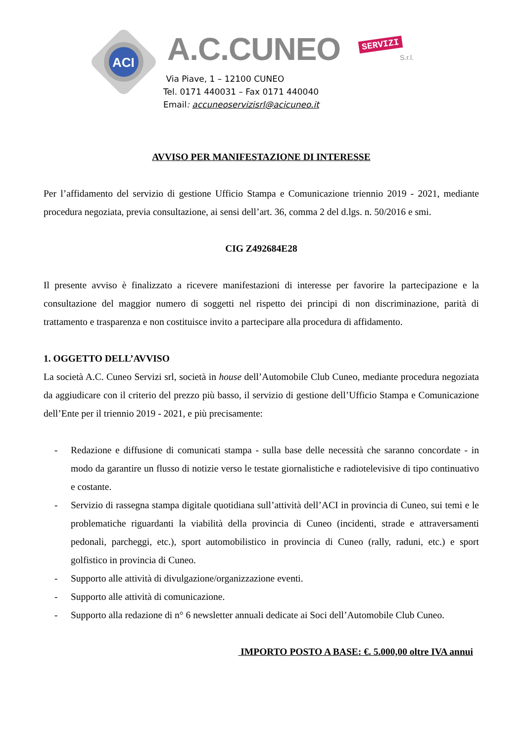ACI
A.C.CUNEO SERVIZI
S.r.l.
Via Piave, 1 – 12100 CUNEO
Tel. 0171 440031 – Fax 0171 440040
Email: accuneoservizisrl@acicuneo.it
AVVISO PER MANIFESTAZIONE DI INTERESSE
Per l’affidamento del servizio di gestione Ufficio Stampa e Comunicazione triennio 2019 - 2021, mediante procedura negoziata, previa consultazione, ai sensi dell’art. 36, comma 2 del d.lgs. n. 50/2016 e smi.
CIG Z492684E28
Il presente avviso è finalizzato a ricevere manifestazioni di interesse per favorire la partecipazione e la consultazione del maggior numero di soggetti nel rispetto dei principi di non discriminazione, parità di trattamento e trasparenza e non costituisce invito a partecipare alla procedura di affidamento.
1. OGGETTO DELL’AVVISO
La società A.C. Cuneo Servizi srl, società in house dell’Automobile Club Cuneo, mediante procedura negoziata da aggiudicare con il criterio del prezzo più basso, il servizio di gestione dell’Ufficio Stampa e Comunicazione dell’Ente per il triennio 2019 - 2021, e più precisamente:
- Redazione e diffusione di comunicati stampa - sulla base delle necessità che saranno concordate - in modo da garantire un flusso di notizie verso le testate giornalistiche e radiotelevisive di tipo continuativo e costante.
- Servizio di rassegna stampa digitale quotidiana sull’attività dell’ACI in provincia di Cuneo, sui temi e le problematiche riguardanti la viabilità della provincia di Cuneo (incidenti, strade e attraversamenti pedonali, parcheggi, etc.), sport automobilistico in provincia di Cuneo (rally, raduni, etc.) e sport golfistico in provincia di Cuneo.
- Supporto alle attività di divulgazione/organizzazione eventi.
- Supporto alle attività di comunicazione.
- Supporto alla redazione di n° 6 newsletter annuali dedicate ai Soci dell’Automobile Club Cuneo.
IMPORTO POSTO A BASE: €. 5.000,00 oltre IVA annui